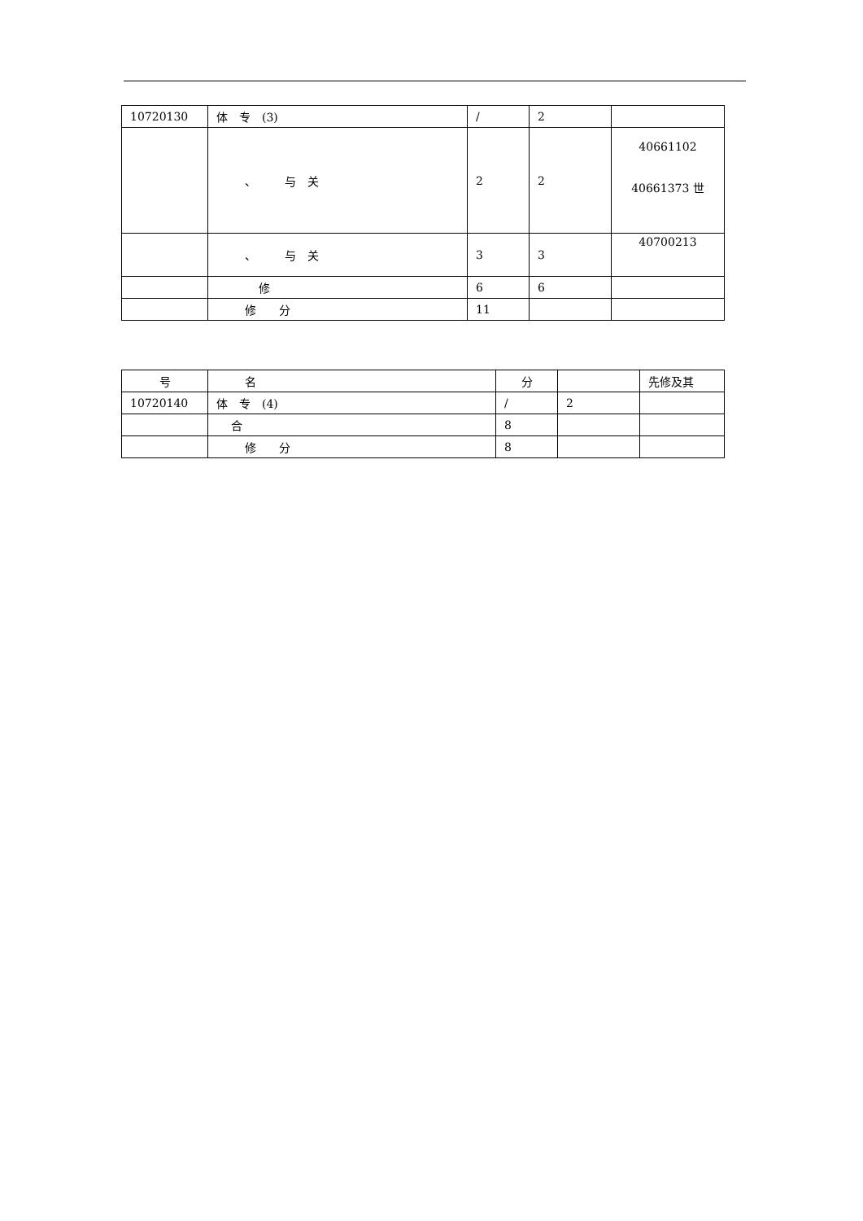| 10720130 | 体 专 (3) | / | 2 | |
| | 、 与 关 | 2 | 2 | 40661102 40661373 世 |
| | 、 与 关 | 3 | 3 | 40700213 |
| | 修 | 6 | 6 | |
| | 修 分 | 11 | | |
| 号 | 名 | 分 | | 先修及其 |
| 10720140 | 体 专 (4) | / | 2 | |
| | 合 | 8 | | |
| | 修 分 | 8 | | |